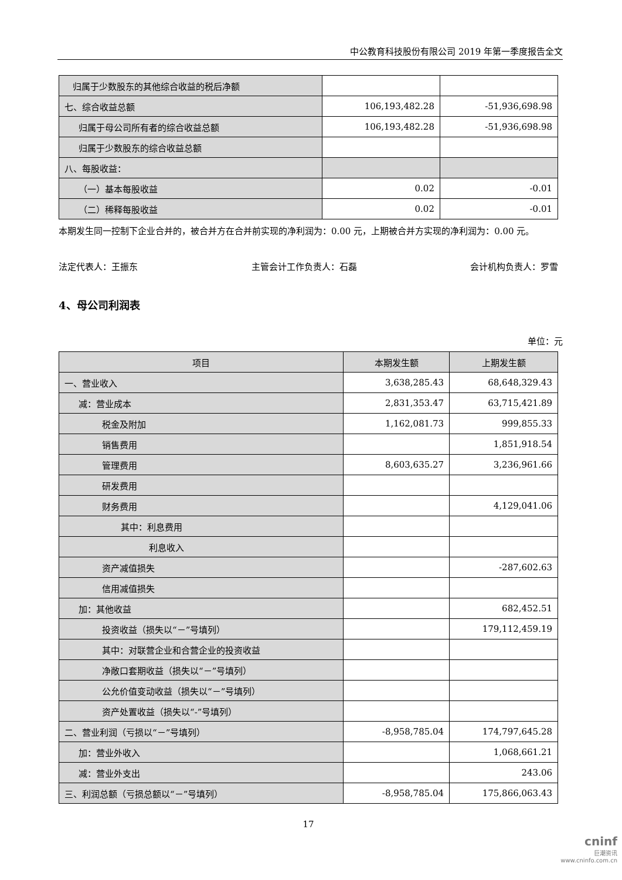中公教育科技股份有限公司 2019 年第一季度报告全文
| 归属于少数股东的其他综合收益的税后净额 | | |
| 七、综合收益总额 | 106,193,482.28 | -51,936,698.98 |
| 归属于母公司所有者的综合收益总额 | 106,193,482.28 | -51,936,698.98 |
| 归属于少数股东的综合收益总额 | | |
| 八、每股收益： | | |
| （一）基本每股收益 | 0.02 | -0.01 |
| （二）稀释每股收益 | 0.02 | -0.01 |
本期发生同一控制下企业合并的，被合并方在合并前实现的净利润为：0.00 元，上期被合并方实现的净利润为：0.00 元。
法定代表人：王振东 主管会计工作负责人：石磊 会计机构负责人：罗雪
4、母公司利润表
单位：元
| 项目 | 本期发生额 | 上期发生额 |
| --- | --- | --- |
| 一、营业收入 | 3,638,285.43 | 68,648,329.43 |
| 减：营业成本 | 2,831,353.47 | 63,715,421.89 |
| 税金及附加 | 1,162,081.73 | 999,855.33 |
| 销售费用 | | 1,851,918.54 |
| 管理费用 | 8,603,635.27 | 3,236,961.66 |
| 研发费用 | | |
| 财务费用 | | 4,129,041.06 |
| 其中：利息费用 | | |
| 利息收入 | | |
| 资产减值损失 | | -287,602.63 |
| 信用减值损失 | | |
| 加：其他收益 | | 682,452.51 |
| 投资收益（损失以“－”号填列） | | 179,112,459.19 |
| 其中：对联营企业和合营企业的投资收益 | | |
| 净敞口套期收益（损失以“－”号填列） | | |
| 公允价值变动收益（损失以“－”号填列） | | |
| 资产处置收益（损失以“-”号填列） | | |
| 二、营业利润（亏损以“－”号填列） | -8,958,785.04 | 174,797,645.28 |
| 加：营业外收入 | | 1,068,661.21 |
| 减：营业外支出 | | 243.06 |
| 三、利润总额（亏损总额以“－”号填列） | -8,958,785.04 | 175,866,063.43 |
17
cninf
巨潮资讯
www.cninfo.com.cn